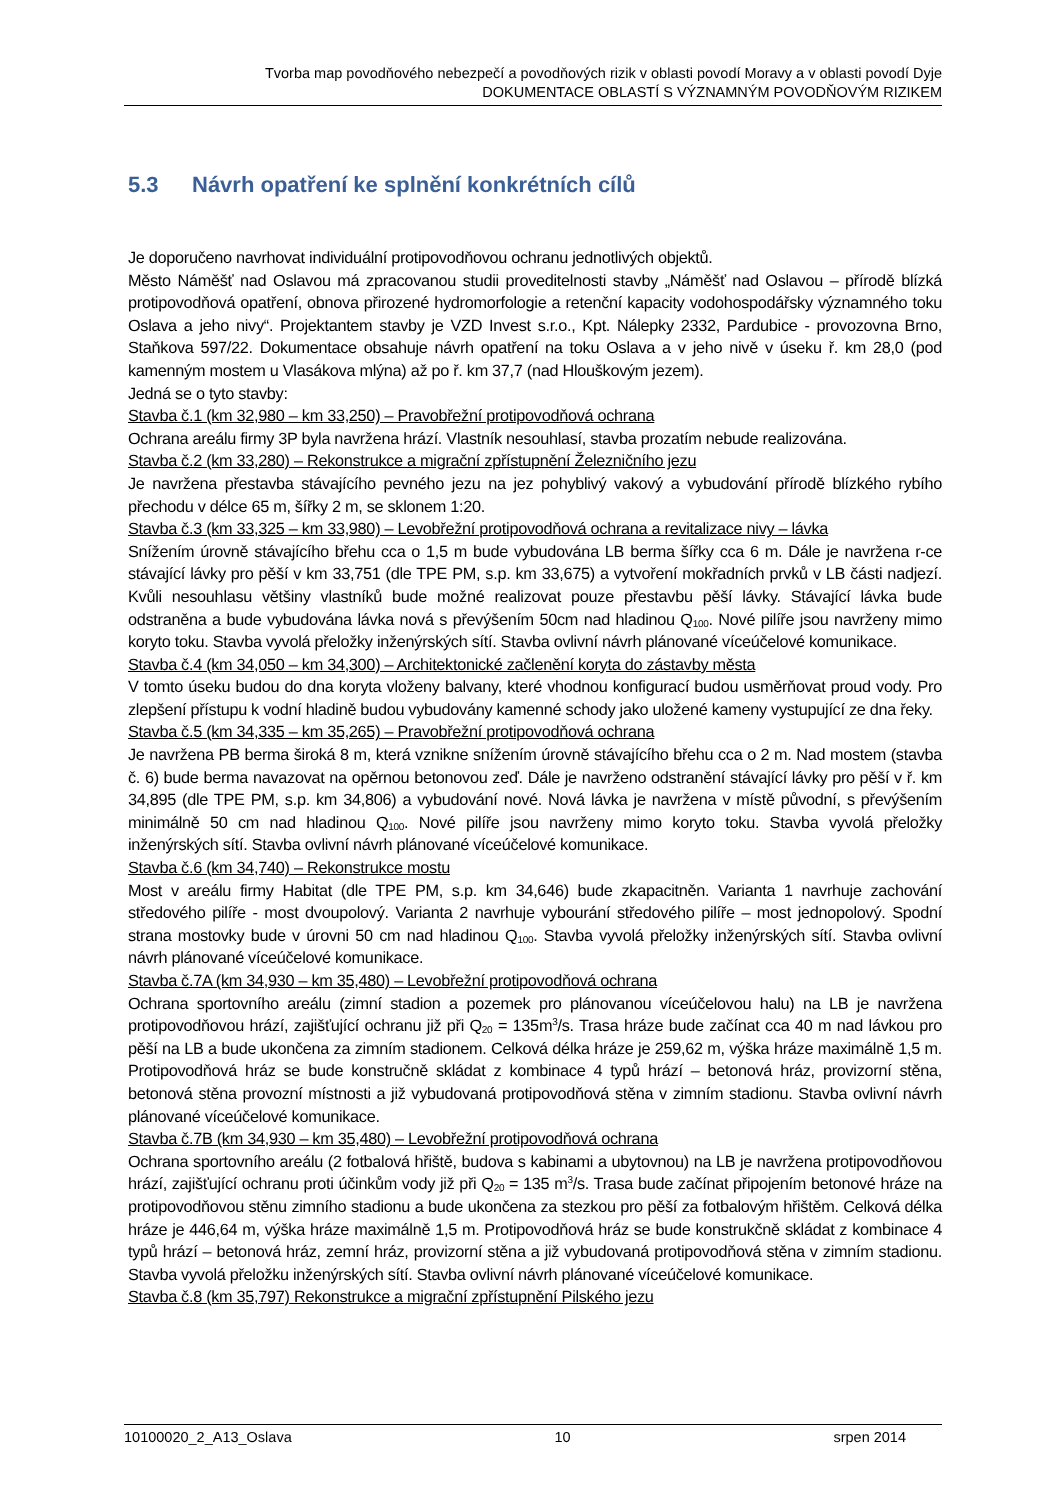Tvorba map povodňového nebezpečí a povodňových rizik v oblasti povodí Moravy a v oblasti povodí Dyje
DOKUMENTACE OBLASTÍ S VÝZNAMNÝM POVODŇOVÝM RIZIKEM
5.3 Návrh opatření ke splnění konkrétních cílů
Je doporučeno navrhovat individuální protipovodňovou ochranu jednotlivých objektů.
Město Náměšť nad Oslavou má zpracovanou studii proveditelnosti stavby „Náměšť nad Oslavou – přírodě blízká protipovodňová opatření, obnova přirozené hydromorfologie a retenční kapacity vodohospodářsky významného toku Oslava a jeho nivy“. Projektantem stavby je VZD Invest s.r.o., Kpt. Nálepky 2332, Pardubice - provozovna Brno, Staňkova 597/22. Dokumentace obsahuje návrh opatření na toku Oslava a v jeho nivě v úseku ř. km 28,0 (pod kamenným mostem u Vlasákova mlýna) až po ř. km 37,7 (nad Hlouškovým jezem).
Jedná se o tyto stavby:
Stavba č.1 (km 32,980 – km 33,250) – Pravobřežní protipovodňová ochrana
Ochrana areálu firmy 3P byla navržena hrází. Vlastník nesouhlasí, stavba prozatím nebude realizována.
Stavba č.2 (km 33,280) – Rekonstrukce a migrační zpřístupnění Železničního jezu
Je navržena přestavba stávajícího pevného jezu na jez pohyblivý vakový a vybudování přírodě blízkého rybího přechodu v délce 65 m, šířky 2 m, se sklonem 1:20.
Stavba č.3 (km 33,325 – km 33,980) – Levobřežní protipovodňová ochrana a revitalizace nivy – lávka
Snížením úrovně stávajícího břehu cca o 1,5 m bude vybudována LB berma šířky cca 6 m. Dále je navržena r-ce stávající lávky pro pěší v km 33,751 (dle TPE PM, s.p. km 33,675) a vytvoření mokřadních prvků v LB části nadjezí. Kvůli nesouhlasu většiny vlastníků bude možné realizovat pouze přestavbu pěší lávky. Stávající lávka bude odstraněna a bude vybudována lávka nová s převýšením 50cm nad hladinou Q<sub>100</sub>. Nové pilíře jsou navrženy mimo koryto toku. Stavba vyvolá přeložky inženýrských sítí. Stavba ovlivní návrh plánované víceúčelové komunikace.
Stavba č.4 (km 34,050 – km 34,300) – Architektonické začlenění koryta do zástavby města
V tomto úseku budou do dna koryta vloženy balvany, které vhodnou konfigurací budou usměrňovat proud vody. Pro zlepšení přístupu k vodní hladině budou vybudovány kamenné schody jako uložené kameny vystupující ze dna řeky.
Stavba č.5 (km 34,335 – km 35,265) – Pravobřežní protipovodňová ochrana
Je navržena PB berma široká 8 m, která vznikne snížením úrovně stávajícího břehu cca o 2 m. Nad mostem (stavba č. 6) bude berma navazovat na opěrnou betonovou zeď. Dále je navrženo odstranění stávající lávky pro pěší v ř. km 34,895 (dle TPE PM, s.p. km 34,806) a vybudování nové. Nová lávka je navržena v místě původní, s převýšením minimálně 50 cm nad hladinou Q<sub>100</sub>. Nové pilíře jsou navrženy mimo koryto toku. Stavba vyvolá přeložky inženýrských sítí. Stavba ovlivní návrh plánované víceúčelové komunikace.
Stavba č.6 (km 34,740) – Rekonstrukce mostu
Most v areálu firmy Habitat (dle TPE PM, s.p. km 34,646) bude zkapacitněn. Varianta 1 navrhuje zachování středového pilíře - most dvoupolový. Varianta 2 navrhuje vybourání středového pilíře – most jednopolový. Spodní strana mostovky bude v úrovni 50 cm nad hladinou Q<sub>100</sub>. Stavba vyvolá přeložky inženýrských sítí. Stavba ovlivní návrh plánované víceúčelové komunikace.
Stavba č.7A (km 34,930 – km 35,480) – Levobřežní protipovodňová ochrana
Ochrana sportovního areálu (zimní stadion a pozemek pro plánovanou víceúčelovou halu) na LB je navržena protipovodňovou hrází, zajišťující ochranu již při Q<sub>20</sub> = 135m<sup>3</sup>/s. Trasa hráze bude začínat cca 40 m nad lávkou pro pěší na LB a bude ukončena za zimním stadionem. Celková délka hráze je 259,62 m, výška hráze maximálně 1,5 m. Protipovodňová hráz se bude konstručně skládat z kombinace 4 typů hrází – betonová hráz, provizorní stěna, betonová stěna provozní místnosti a již vybudovaná protipovodňová stěna v zimním stadionu. Stavba ovlivní návrh plánované víceúčelové komunikace.
Stavba č.7B (km 34,930 – km 35,480) – Levobřežní protipovodňová ochrana
Ochrana sportovního areálu (2 fotbalová hřiště, budova s kabinami a ubytovnou) na LB je navržena protipovodňovou hrází, zajišťující ochranu proti účinkům vody již při Q<sub>20</sub> = 135 m<sup>3</sup>/s. Trasa bude začínat připojením betonové hráze na protipovodňovou stěnu zimního stadionu a bude ukončena za stezkou pro pěší za fotbalovým hřištěm. Celková délka hráze je 446,64 m, výška hráze maximálně 1,5 m. Protipovodňová hráz se bude konstrukčně skládat z kombinace 4 typů hrází – betonová hráz, zemní hráz, provizorní stěna a již vybudovaná protipovodňová stěna v zimním stadionu. Stavba vyvolá přeložku inženýrských sítí. Stavba ovlivní návrh plánované víceúčelové komunikace.
Stavba č.8 (km 35,797) Rekonstrukce a migrační zpřístupnění Pilského jezu
10100020_2_A13_Oslava 10 srpen 2014